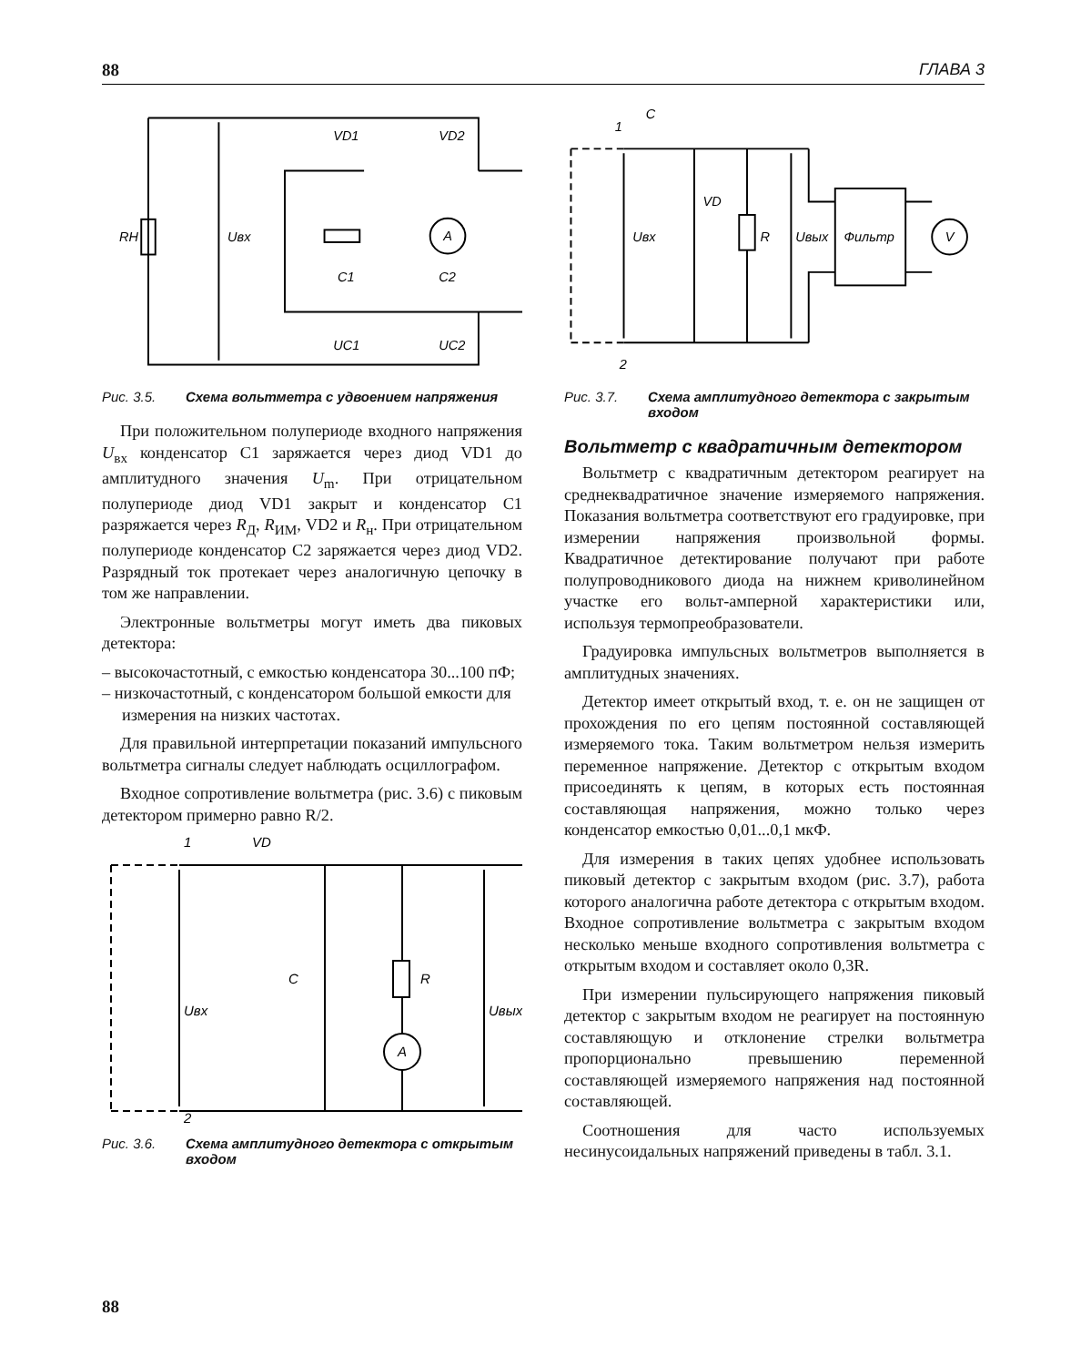88 ГЛАВА 3
RH
Uвх
VD1
VD2
A
C1
C2
UC1
UC2
Рис. 3.5. Схема вольтметра с удвоением напряжения
При положительном полупериоде входного напряжения U<sub>вх</sub> конденсатор C1 заряжается через диод VD1 до амплитудного значения U<sub>m</sub>. При отрицательном полупериоде диод VD1 закрыт и конденсатор C1 разряжается через R<sub>Д</sub>, R<sub>ИМ</sub>, VD2 и R<sub>н</sub>. При отрицательном полупериоде конденсатор C2 заряжается через диод VD2. Разрядный ток протекает через аналогичную цепочку в том же направлении.
Электронные вольтметры могут иметь два пиковых детектора:
– высокочастотный, с емкостью конденсатора 30...100 пФ;
– низкочастотный, с конденсатором большой емкости для измерения на низких частотах.
Для правильной интерпретации показаний импульсного вольтметра сигналы следует наблюдать осциллографом.
Входное сопротивление вольтметра (рис. 3.6) с пиковым детектором примерно равно R/2.
1
VD
Uвх
C
R
A
Uвых
2
Рис. 3.6. Схема амплитудного детектора с открытым входом
1
C
VD
Uвх
R
Uвых
Фильтр
V
2
Рис. 3.7. Схема амплитудного детектора с закрытым входом
Вольтметр с квадратичным детектором
Вольтметр с квадратичным детектором реагирует на среднеквадратичное значение измеряемого напряжения. Показания вольтметра соответствуют его градуировке, при измерении напряжения произвольной формы. Квадратичное детектирование получают при работе полупроводникового диода на нижнем криволинейном участке его вольт-амперной характеристики или, используя термопреобразователи.
Градуировка импульсных вольтметров выполняется в амплитудных значениях.
Детектор имеет открытый вход, т. е. он не защищен от прохождения по его цепям постоянной составляющей измеряемого тока. Таким вольтметром нельзя измерить переменное напряжение. Детектор с открытым входом присоединять к цепям, в которых есть постоянная составляющая напряжения, можно только через конденсатор емкостью 0,01...0,1 мкФ.
Для измерения в таких цепях удобнее использовать пиковый детектор с закрытым входом (рис. 3.7), работа которого аналогична работе детектора с открытым входом. Входное сопротивление вольтметра с закрытым входом несколько меньше входного сопротивления вольтметра с открытым входом и составляет около 0,3R.
При измерении пульсирующего напряжения пиковый детектор с закрытым входом не реагирует на постоянную составляющую и отклонение стрелки вольтметра пропорционально превышению переменной составляющей измеряемого напряжения над постоянной составляющей.
Соотношения для часто используемых несинусоидальных напряжений приведены в табл. 3.1.
88